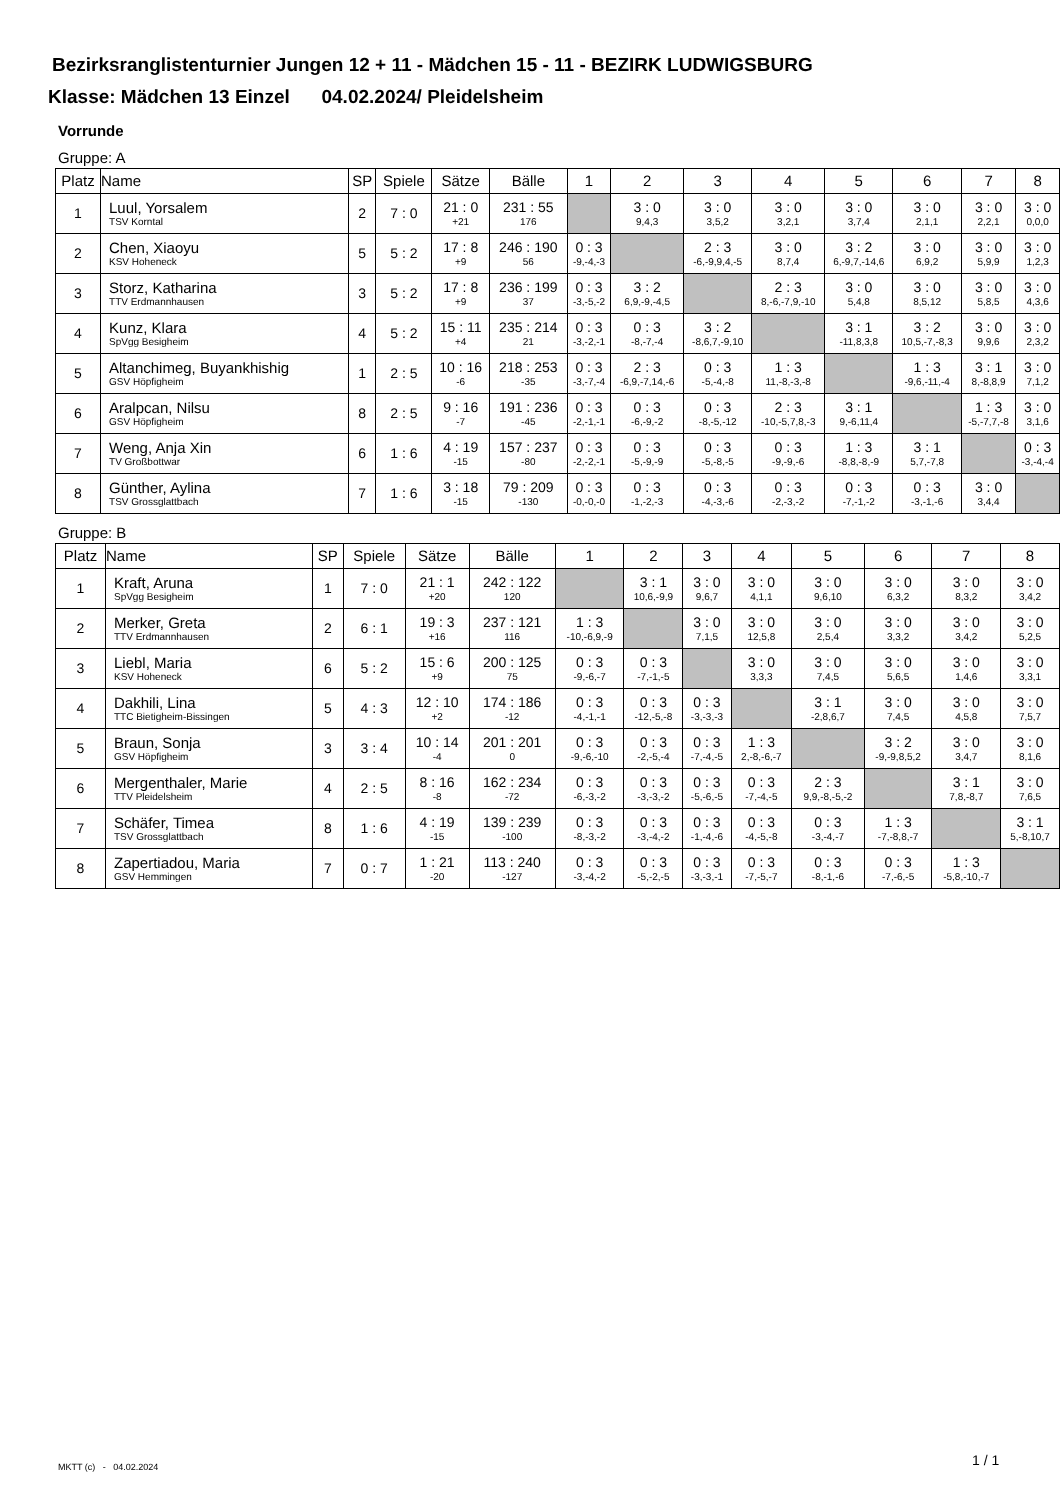Bezirksranglistenturnier Jungen 12 + 11 - Mädchen 15 - 11 - BEZIRK LUDWIGSBURG
Klasse: Mädchen 13 Einzel 04.02.2024/ Pleidelsheim
Vorrunde
Gruppe: A
| Platz | Name | SP | Spiele | Sätze | Bälle | 1 | 2 | 3 | 4 | 5 | 6 | 7 | 8 |
| --- | --- | --- | --- | --- | --- | --- | --- | --- | --- | --- | --- | --- | --- |
| 1 | Luul, Yorsalem TSV Korntal | 2 | 7 : 0 | 21 : 0 +21 | 231 : 55 176 | | 3 : 0 9,4,3 | 3 : 0 3,5,2 | 3 : 0 3,2,1 | 3 : 0 3,7,4 | 3 : 0 2,1,1 | 3 : 0 2,2,1 | 3 : 0 0,0,0 |
| 2 | Chen, Xiaoyu KSV Hoheneck | 5 | 5 : 2 | 17 : 8 +9 | 246 : 190 56 | 0 : 3 -9,-4,-3 | | 2 : 3 -6,-9,9,4,-5 | 3 : 0 8,7,4 | 3 : 2 6,-9,7,-14,6 | 3 : 0 6,9,2 | 3 : 0 5,9,9 | 3 : 0 1,2,3 |
| 3 | Storz, Katharina TTV Erdmannhausen | 3 | 5 : 2 | 17 : 8 +9 | 236 : 199 37 | 0 : 3 -3,-5,-2 | 3 : 2 6,9,-9,-4,5 | | 2 : 3 8,-6,-7,9,-10 | 3 : 0 5,4,8 | 3 : 0 8,5,12 | 3 : 0 5,8,5 | 3 : 0 4,3,6 |
| 4 | Kunz, Klara SpVgg Besigheim | 4 | 5 : 2 | 15 : 11 +4 | 235 : 214 21 | 0 : 3 -3,-2,-1 | 0 : 3 -8,-7,-4 | 3 : 2 -8,6,7,-9,10 | | 3 : 1 -11,8,3,8 | 3 : 2 10,5,-7,-8,3 | 3 : 0 9,9,6 | 3 : 0 2,3,2 |
| 5 | Altanchimeg, Buyankhishig GSV Höpfigheim | 1 | 2 : 5 | 10 : 16 -6 | 218 : 253 -35 | 0 : 3 -3,-7,-4 | 2 : 3 -6,9,-7,14,-6 | 0 : 3 -5,-4,-8 | 1 : 3 11,-8,-3,-8 | | 1 : 3 -9,6,-11,-4 | 3 : 1 8,-8,8,9 | 3 : 0 7,1,2 |
| 6 | Aralpcan, Nilsu GSV Höpfigheim | 8 | 2 : 5 | 9 : 16 -7 | 191 : 236 -45 | 0 : 3 -2,-1,-1 | 0 : 3 -6,-9,-2 | 0 : 3 -8,-5,-12 | 2 : 3 -10,-5,7,8,-3 | 3 : 1 9,-6,11,4 | | 1 : 3 -5,-7,7,-8 | 3 : 0 3,1,6 |
| 7 | Weng, Anja Xin TV Großbottwar | 6 | 1 : 6 | 4 : 19 -15 | 157 : 237 -80 | 0 : 3 -2,-2,-1 | 0 : 3 -5,-9,-9 | 0 : 3 -5,-8,-5 | 0 : 3 -9,-9,-6 | 1 : 3 -8,8,-8,-9 | 3 : 1 5,7,-7,8 | | 0 : 3 -3,-4,-4 |
| 8 | Günther, Aylina TSV Grossglattbach | 7 | 1 : 6 | 3 : 18 -15 | 79 : 209 -130 | 0 : 3 -0,-0,-0 | 0 : 3 -1,-2,-3 | 0 : 3 -4,-3,-6 | 0 : 3 -2,-3,-2 | 0 : 3 -7,-1,-2 | 0 : 3 -3,-1,-6 | 3 : 0 3,4,4 | |
Gruppe: B
| Platz | Name | SP | Spiele | Sätze | Bälle | 1 | 2 | 3 | 4 | 5 | 6 | 7 | 8 |
| --- | --- | --- | --- | --- | --- | --- | --- | --- | --- | --- | --- | --- | --- |
| 1 | Kraft, Aruna SpVgg Besigheim | 1 | 7 : 0 | 21 : 1 +20 | 242 : 122 120 | | 3 : 1 10,6,-9,9 | 3 : 0 9,6,7 | 3 : 0 4,1,1 | 3 : 0 9,6,10 | 3 : 0 6,3,2 | 3 : 0 8,3,2 | 3 : 0 3,4,2 |
| 2 | Merker, Greta TTV Erdmannhausen | 2 | 6 : 1 | 19 : 3 +16 | 237 : 121 116 | 1 : 3 -10,-6,9,-9 | | 3 : 0 7,1,5 | 3 : 0 12,5,8 | 3 : 0 2,5,4 | 3 : 0 3,3,2 | 3 : 0 3,4,2 | 3 : 0 5,2,5 |
| 3 | Liebl, Maria KSV Hoheneck | 6 | 5 : 2 | 15 : 6 +9 | 200 : 125 75 | 0 : 3 -9,-6,-7 | 0 : 3 -7,-1,-5 | | 3 : 0 3,3,3 | 3 : 0 7,4,5 | 3 : 0 5,6,5 | 3 : 0 1,4,6 | 3 : 0 3,3,1 |
| 4 | Dakhili, Lina TTC Bietigheim-Bissingen | 5 | 4 : 3 | 12 : 10 +2 | 174 : 186 -12 | 0 : 3 -4,-1,-1 | 0 : 3 -12,-5,-8 | 0 : 3 -3,-3,-3 | | 3 : 1 -2,8,6,7 | 3 : 0 7,4,5 | 3 : 0 4,5,8 | 3 : 0 7,5,7 |
| 5 | Braun, Sonja GSV Höpfigheim | 3 | 3 : 4 | 10 : 14 -4 | 201 : 201 0 | 0 : 3 -9,-6,-10 | 0 : 3 -2,-5,-4 | 0 : 3 -7,-4,-5 | 1 : 3 2,-8,-6,-7 | | 3 : 2 -9,-9,8,5,2 | 3 : 0 3,4,7 | 3 : 0 8,1,6 |
| 6 | Mergenthaler, Marie TTV Pleidelsheim | 4 | 2 : 5 | 8 : 16 -8 | 162 : 234 -72 | 0 : 3 -6,-3,-2 | 0 : 3 -3,-3,-2 | 0 : 3 -5,-6,-5 | 0 : 3 -7,-4,-5 | 2 : 3 9,9,-8,-5,-2 | | 3 : 1 7,8,-8,7 | 3 : 0 7,6,5 |
| 7 | Schäfer, Timea TSV Grossglattbach | 8 | 1 : 6 | 4 : 19 -15 | 139 : 239 -100 | 0 : 3 -8,-3,-2 | 0 : 3 -3,-4,-2 | 0 : 3 -1,-4,-6 | 0 : 3 -4,-5,-8 | 0 : 3 -3,-4,-7 | 1 : 3 -7,-8,8,-7 | | 3 : 1 5,-8,10,7 |
| 8 | Zapertiadou, Maria GSV Hemmingen | 7 | 0 : 7 | 1 : 21 -20 | 113 : 240 -127 | 0 : 3 -3,-4,-2 | 0 : 3 -5,-2,-5 | 0 : 3 -3,-3,-1 | 0 : 3 -7,-5,-7 | 0 : 3 -8,-1,-6 | 0 : 3 -7,-6,-5 | 1 : 3 -5,8,-10,-7 | |
MKTT (c) - 04.02.2024 1 / 1